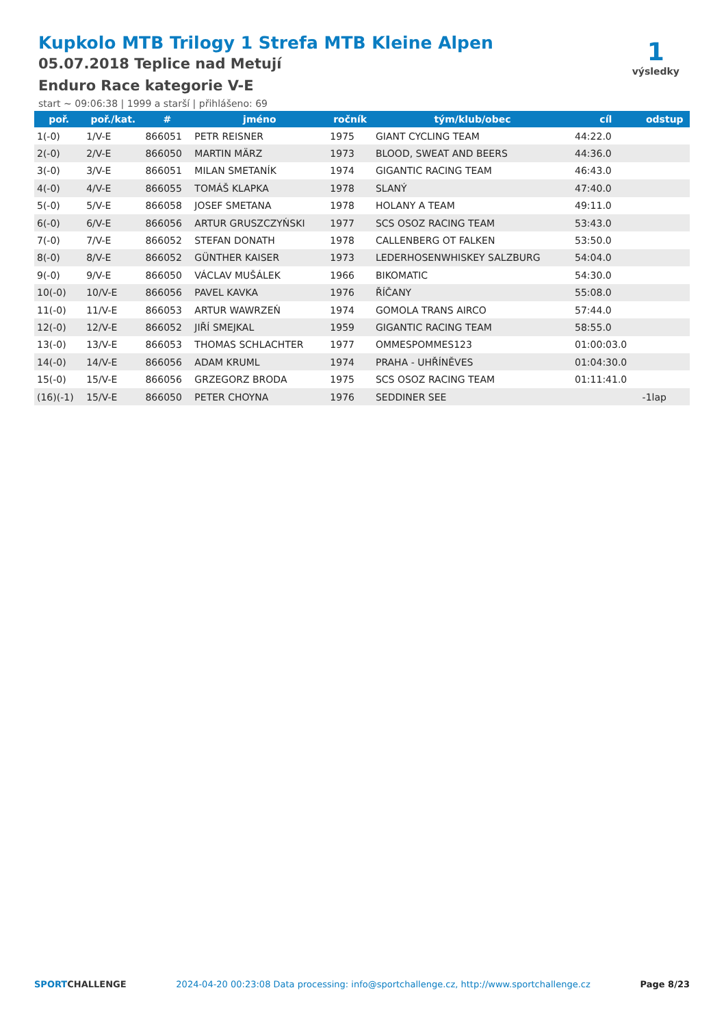Kupkolo MTB Trilogy 1 Strefa MTB Kleine Alpen
05.07.2018 Teplice nad Metují
Enduro Race kategorie V-E
start ~ 09:06:38 | 1999 a starší | přihlášeno: 69
1
výsledky
| poř. | poř./kat. | # | jméno | ročník | tým/klub/obec | cíl | odstup |
| --- | --- | --- | --- | --- | --- | --- | --- |
| 1(-0) | 1/V-E | 866051 | PETR REISNER | 1975 | GIANT CYCLING TEAM | 44:22.0 | |
| 2(-0) | 2/V-E | 866050 | MARTIN MÄRZ | 1973 | BLOOD, SWEAT AND BEERS | 44:36.0 | |
| 3(-0) | 3/V-E | 866051 | MILAN SMETANÍK | 1974 | GIGANTIC RACING TEAM | 46:43.0 | |
| 4(-0) | 4/V-E | 866055 | TOMÁŠ KLAPKA | 1978 | SLANÝ | 47:40.0 | |
| 5(-0) | 5/V-E | 866058 | JOSEF SMETANA | 1978 | HOLANY A TEAM | 49:11.0 | |
| 6(-0) | 6/V-E | 866056 | ARTUR GRUSZCZYŃSKI | 1977 | SCS OSOZ RACING TEAM | 53:43.0 | |
| 7(-0) | 7/V-E | 866052 | STEFAN DONATH | 1978 | CALLENBERG OT FALKEN | 53:50.0 | |
| 8(-0) | 8/V-E | 866052 | GÜNTHER KAISER | 1973 | LEDERHOSENWHISKEY SALZBURG | 54:04.0 | |
| 9(-0) | 9/V-E | 866050 | VÁCLAV MUŠÁLEK | 1966 | BIKOMATIC | 54:30.0 | |
| 10(-0) | 10/V-E | 866056 | PAVEL KAVKA | 1976 | ŘÍČANY | 55:08.0 | |
| 11(-0) | 11/V-E | 866053 | ARTUR WAWRZEŃ | 1974 | GOMOLA TRANS AIRCO | 57:44.0 | |
| 12(-0) | 12/V-E | 866052 | JIŘÍ SMEJKAL | 1959 | GIGANTIC RACING TEAM | 58:55.0 | |
| 13(-0) | 13/V-E | 866053 | THOMAS SCHLACHTER | 1977 | OMMESPOMMES123 | 01:00:03.0 | |
| 14(-0) | 14/V-E | 866056 | ADAM KRUML | 1974 | PRAHA - UHŘÍNĚVES | 01:04:30.0 | |
| 15(-0) | 15/V-E | 866056 | GRZEGORZ BRODA | 1975 | SCS OSOZ RACING TEAM | 01:11:41.0 | |
| (16)(-1) | 15/V-E | 866050 | PETER CHOYNA | 1976 | SEDDINER SEE | | -1lap |
SPORTCHALLENGE 2024-04-20 00:23:08 Data processing: info@sportchallenge.cz, http://www.sportchallenge.cz Page 8/23